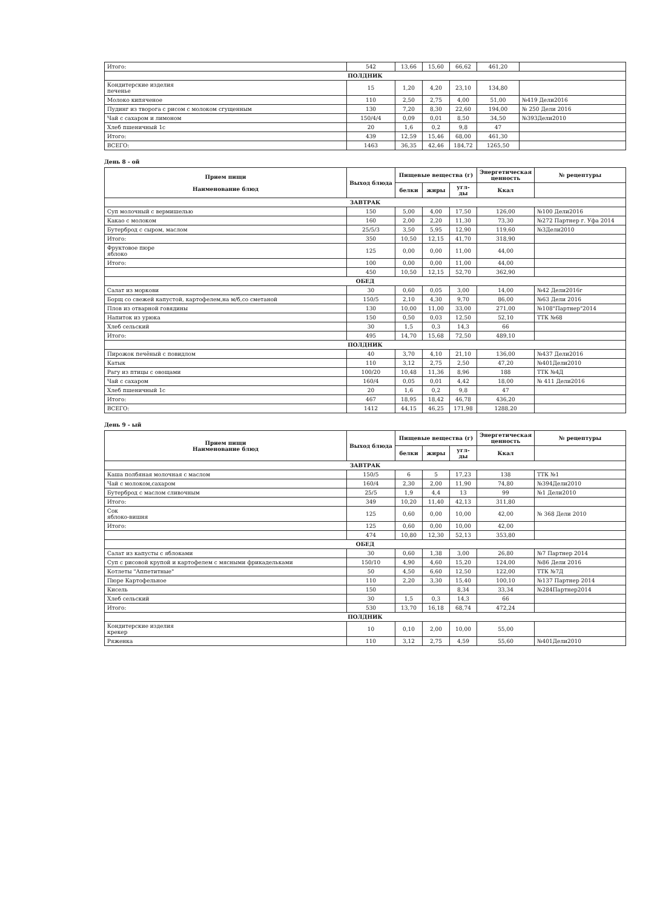| Итого: | 542 | 13,66 | 15,60 | 66,62 | 461,20 | |
| ПОЛДНИК | | | | | | |
| Кондитерские изделия печенье | 15 | 1,20 | 4,20 | 23,10 | 134,80 | |
| Молоко кипяченое | 110 | 2,50 | 2,75 | 4,00 | 51,00 | №419 Дели2016 |
| Пудинг из творога с рисом с молоком сгущенным | 130 | 7,20 | 8,30 | 22,60 | 194,00 | № 250 Дели 2016 |
| Чай с сахаром и лимоном | 150/4/4 | 0,09 | 0,01 | 8,50 | 34,50 | №393Дели2010 |
| Хлеб пшеничный 1с | 20 | 1,6 | 0,2 | 9,8 | 47 | |
| Итого: | 439 | 12,59 | 15,46 | 68,00 | 461,30 | |
| ВСЕГО: | 1463 | 36,35 | 42,46 | 184,72 | 1265,50 | |
День 8 - ой
| Прием пищи Наименование блюд | Выход блюда | Пищевые вещества (г) | | | Энергетическая ценность | № рецептуры |
| --- | --- | --- | --- | --- | --- | --- |
| | | белки | жиры | угл-ды | Ккал | |
| ЗАВТРАК | | | | | | |
| Суп молочный с вермишелью | 150 | 5,00 | 4,00 | 17,50 | 126,00 | №100 Дели2016 |
| Какао с молоком | 160 | 2,00 | 2,20 | 11,30 | 73,30 | №272 Партнер г. Уфа 2014 |
| Бутерброд с сыром, маслом | 25/5/3 | 3,50 | 5,95 | 12,90 | 119,60 | №3Дели2010 |
| Итого: | 350 | 10,50 | 12,15 | 41,70 | 318,90 | |
| Фруктовое пюре яблоко | 125 | 0,00 | 0,00 | 11,00 | 44,00 | |
| Итого: | 100 | 0,00 | 0,00 | 11,00 | 44,00 | |
| | 450 | 10,50 | 12,15 | 52,70 | 362,90 | |
| ОБЕД | | | | | | |
| Салат из моркови | 30 | 0,60 | 0,05 | 3,00 | 14,00 | №42 Дели2016г |
| Борщ со свежей капустой, картофелем,на м/б,со сметаной | 150/5 | 2,10 | 4,30 | 9,70 | 86,00 | №63 Дели 2016 |
| Плов из отварной говядины | 130 | 10,00 | 11,00 | 33,00 | 271,00 | №108"Партнер"2014 |
| Напиток из урюка | 150 | 0,50 | 0,03 | 12,50 | 52,10 | ТТК №68 |
| Хлеб сельский | 30 | 1,5 | 0,3 | 14,3 | 66 | |
| Итого: | 495 | 14,70 | 15,68 | 72,50 | 489,10 | |
| ПОЛДНИК | | | | | | |
| Пирожок печёный с повидлом | 40 | 3,70 | 4,10 | 21,10 | 136,00 | №437 Дели2016 |
| Катык | 110 | 3,12 | 2,75 | 2,50 | 47,20 | №401Дели2010 |
| Рагу из птицы с овощами | 100/20 | 10,48 | 11,36 | 8,96 | 188 | ТТК №4Д |
| Чай с сахаром | 160/4 | 0,05 | 0,01 | 4,42 | 18,00 | № 411 Дели2016 |
| Хлеб пшеничный 1с | 20 | 1,6 | 0,2 | 9,8 | 47 | |
| Итого: | 467 | 18,95 | 18,42 | 46,78 | 436,20 | |
| ВСЕГО: | 1412 | 44,15 | 46,25 | 171,98 | 1288,20 | |
День 9 - ый
| Прием пищи Наименование блюд | Выход блюда | Пищевые вещества (г) | | | Энергетическая ценность | № рецептуры |
| --- | --- | --- | --- | --- | --- | --- |
| | | белки | жиры | угл-ды | Ккал | |
| ЗАВТРАК | | | | | | |
| Каша полбяная молочная с маслом | 150/5 | 6 | 5 | 17,23 | 138 | ТТК №1 |
| Чай с молоком,сахаром | 160/4 | 2,30 | 2,00 | 11,90 | 74,80 | №394Дели2010 |
| Бутерброд с маслом сливочным | 25/5 | 1,9 | 4,4 | 13 | 99 | №1 Дели2010 |
| Итого: | 349 | 10,20 | 11,40 | 42,13 | 311,80 | |
| Сок яблоко-вишня | 125 | 0,60 | 0,00 | 10,00 | 42,00 | № 368 Дели 2010 |
| Итого: | 125 | 0,60 | 0,00 | 10,00 | 42,00 | |
| | 474 | 10,80 | 12,30 | 52,13 | 353,80 | |
| ОБЕД | | | | | | |
| Салат из капусты с яблоками | 30 | 0,60 | 1,38 | 3,00 | 26,80 | №7 Партнер 2014 |
| Суп с рисовой крупой и картофелем с мясными фрикадельками | 150/10 | 4,90 | 4,60 | 15,20 | 124,00 | №86 Дели 2016 |
| Котлеты "Аппетитные" | 50 | 4,50 | 6,60 | 12,50 | 122,00 | ТТК №7Д |
| Пюре Картофельное | 110 | 2,20 | 3,30 | 15,40 | 100,10 | №137 Партнер 2014 |
| Кисель | 150 | | | 8,34 | 33,34 | №284Партнер2014 |
| Хлеб сельский | 30 | 1,5 | 0,3 | 14,3 | 66 | |
| Итого: | 530 | 13,70 | 16,18 | 68,74 | 472,24 | |
| ПОЛДНИК | | | | | | |
| Кондитерские изделия крекер | 10 | 0,10 | 2,00 | 10,00 | 55,00 | |
| Ряженка | 110 | 3,12 | 2,75 | 4,59 | 55,60 | №401Дели2010 |